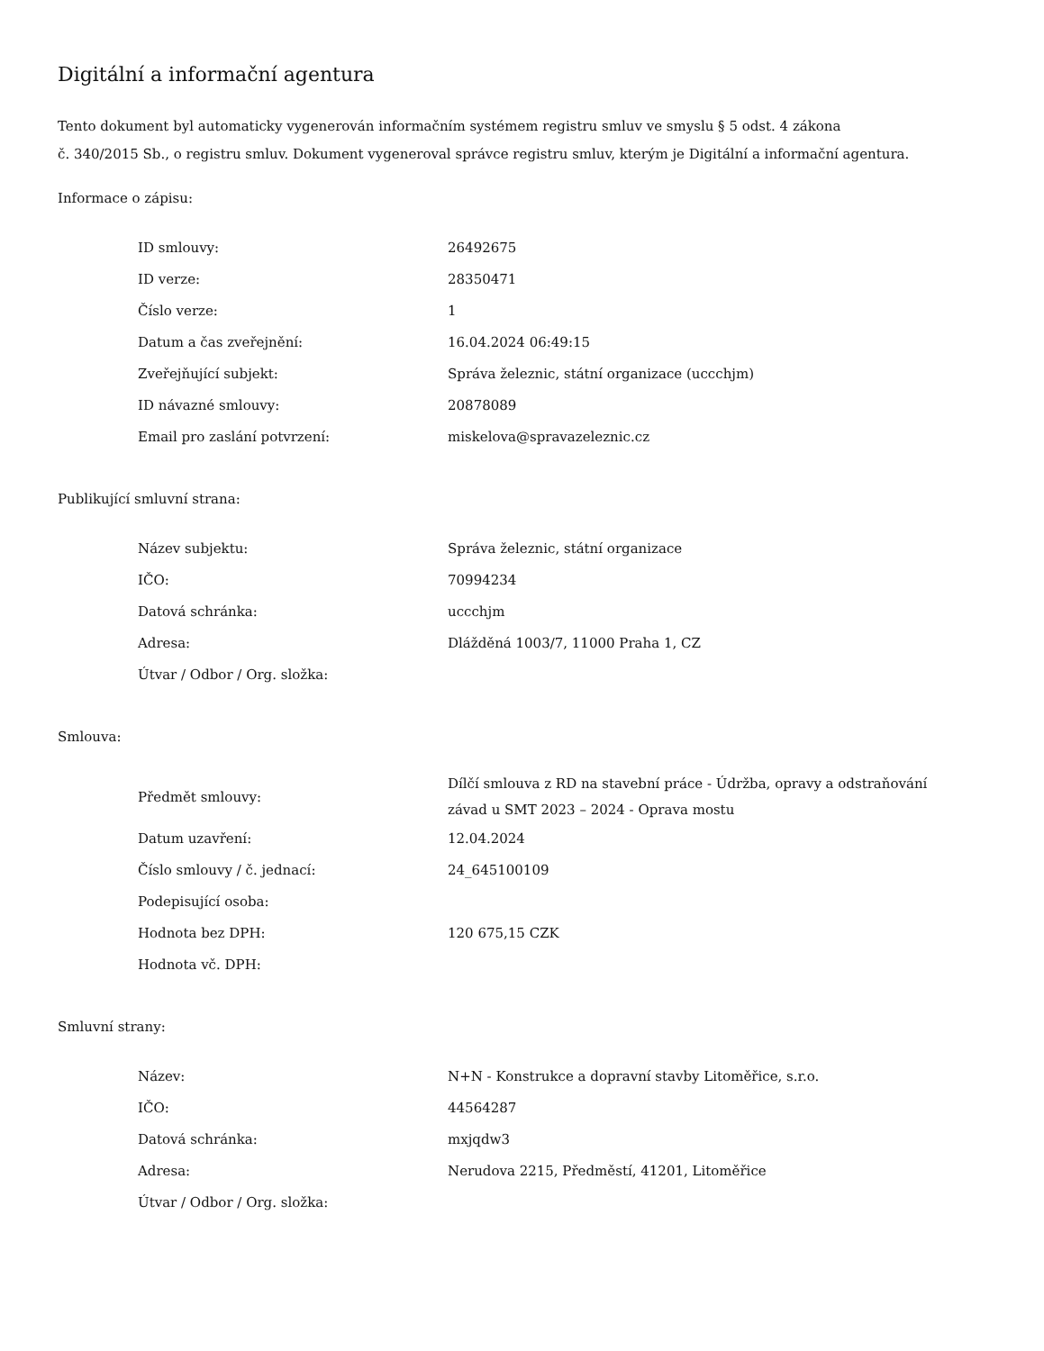Digitální a informační agentura
Tento dokument byl automaticky vygenerován informačním systémem registru smluv ve smyslu § 5 odst. 4 zákona
č. 340/2015 Sb., o registru smluv. Dokument vygeneroval správce registru smluv, kterým je Digitální a informační agentura.
Informace o zápisu:
| ID smlouvy: | 26492675 |
| ID verze: | 28350471 |
| Číslo verze: | 1 |
| Datum a čas zveřejnění: | 16.04.2024 06:49:15 |
| Zveřejňující subjekt: | Správa železnic, státní organizace (uccchjm) |
| ID návazné smlouvy: | 20878089 |
| Email pro zaslání potvrzení: | miskelova@spravazeleznic.cz |
Publikující smluvní strana:
| Název subjektu: | Správa železnic, státní organizace |
| IČO: | 70994234 |
| Datová schránka: | uccchjm |
| Adresa: | Dlážděná 1003/7, 11000 Praha 1, CZ |
| Útvar / Odbor / Org. složka: | |
Smlouva:
| Předmět smlouvy: | Dílčí smlouva z RD na stavební práce - Údržba, opravy a odstraňování závad u SMT 2023 – 2024 - Oprava mostu |
| Datum uzavření: | 12.04.2024 |
| Číslo smlouvy / č. jednací: | 24_645100109 |
| Podepisující osoba: | |
| Hodnota bez DPH: | 120 675,15 CZK |
| Hodnota vč. DPH: | |
Smluvní strany:
| Název: | N+N - Konstrukce a dopravní stavby Litoměřice, s.r.o. |
| IČO: | 44564287 |
| Datová schránka: | mxjqdw3 |
| Adresa: | Nerudova 2215, Předměstí, 41201, Litoměřice |
| Útvar / Odbor / Org. složka: | |